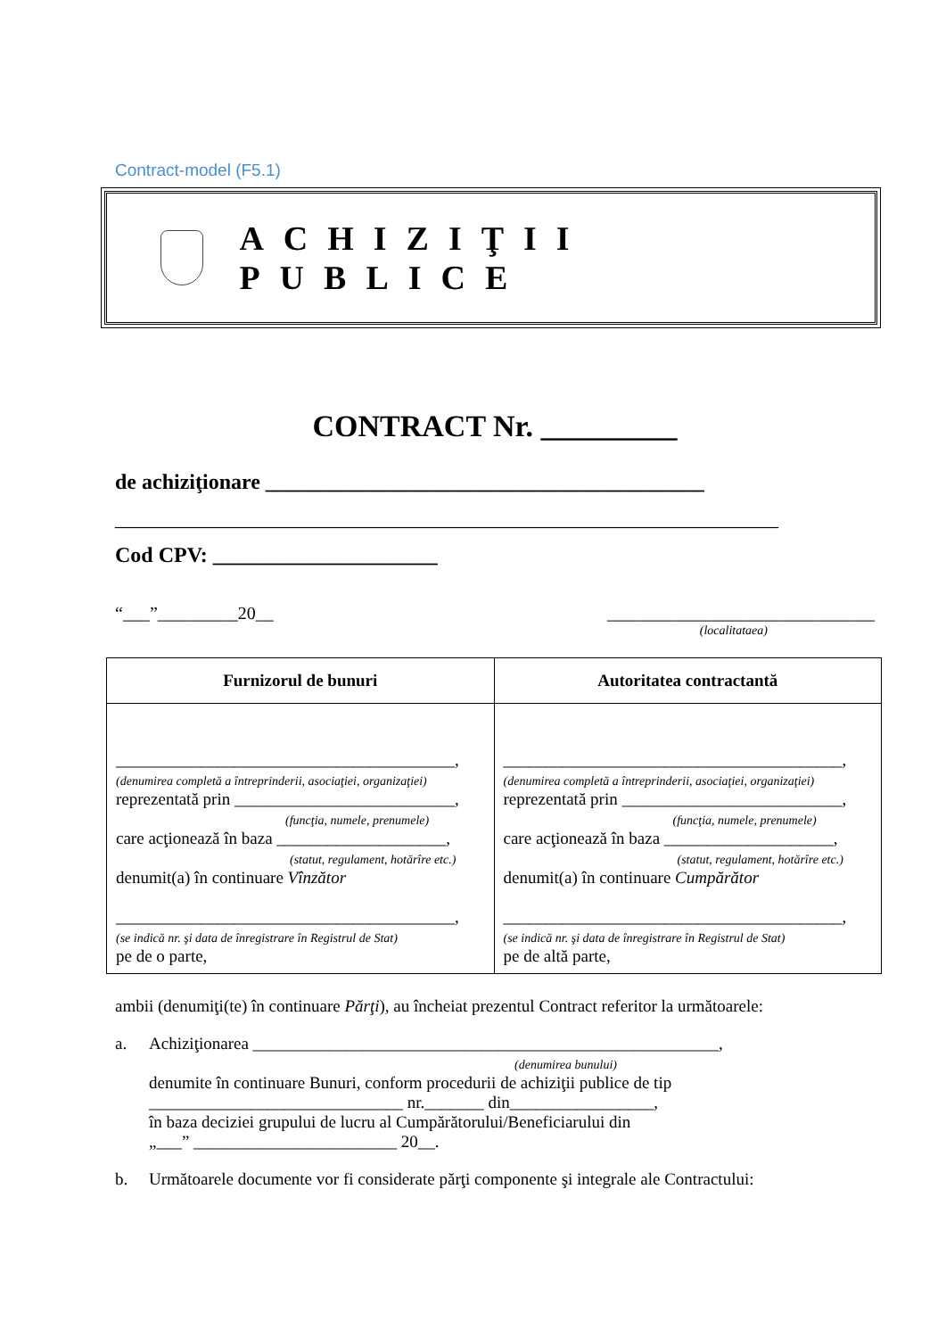Contract-model (F5.1)
ACHIZIŢII PUBLICE
CONTRACT Nr. _________
de achiziţionare _________________________________________
______________________________________________________________
Cod CPV: _____________________
“___”_________20__ ______________________________
(localitataea)
| Furnizorul de bunuri | Autoritatea contractantă |
| --- | --- |
| ________________________________________, (denumirea completă a întreprinderii, asociaţiei, organizaţiei) reprezentată prin __________________________, (funcţia, numele, prenumele) care acţionează în baza ____________________, (statut, regulament, hotărîre etc.) denumit(a) în continuare Vînzător ________________________________________, (se indică nr. şi data de înregistrare în Registrul de Stat) pe de o parte, | ________________________________________, (denumirea completă a întreprinderii, asociaţiei, organizaţiei) reprezentată prin __________________________, (funcţia, numele, prenumele) care acţionează în baza ____________________, (statut, regulament, hotărîre etc.) denumit(a) în continuare Cumpărător ________________________________________, (se indică nr. şi data de înregistrare în Registrul de Stat) pe de altă parte, |
ambii (denumiţi(te) în continuare Părţi), au încheiat prezentul Contract referitor la următoarele:
a. Achiziţionarea _______________________________________________________,
(denumirea bunului)
denumite în continuare Bunuri, conform procedurii de achiziţii publice de tip ______________________________ nr._______ din_________________,
în baza deciziei grupului de lucru al Cumpărătorului/Beneficiarului din
„___” ________________________ 20__.
b. Următoarele documente vor fi considerate părţi componente şi integrale ale Contractului: